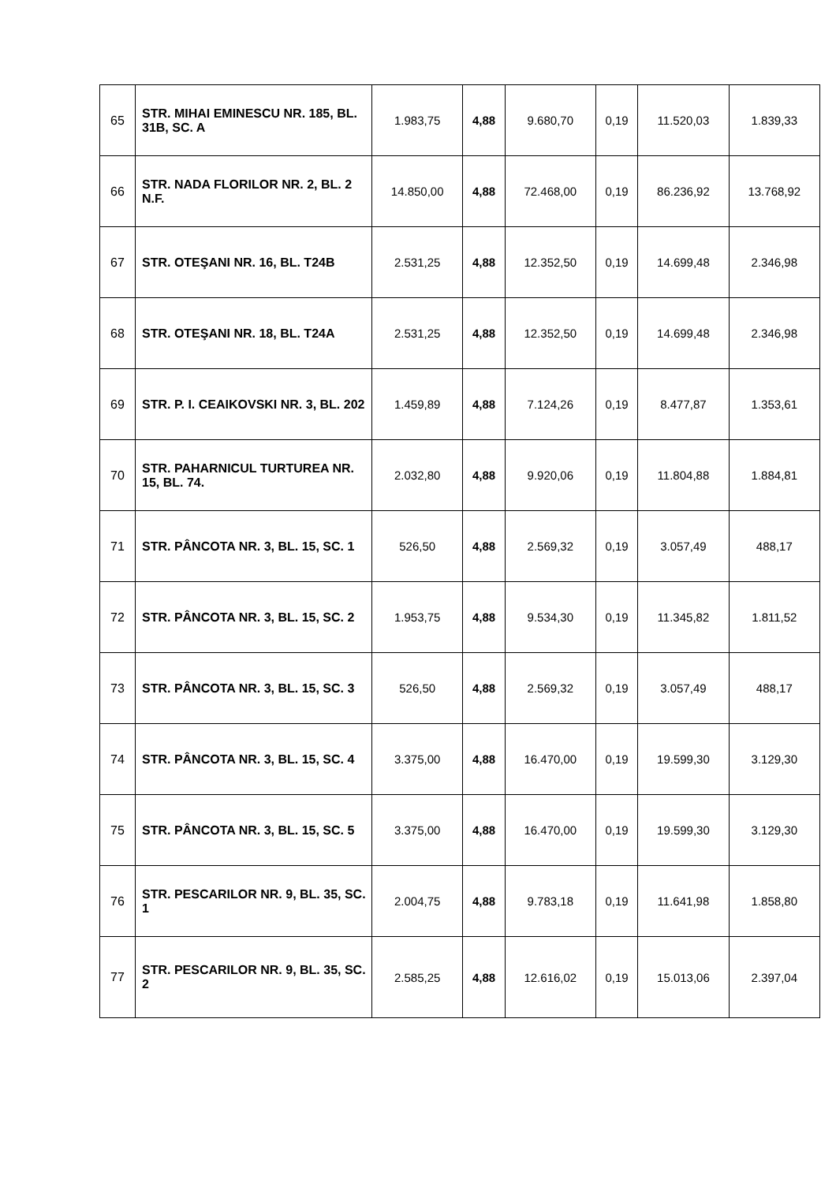| 65 | STR. MIHAI EMINESCU NR. 185, BL. 31B, SC. A | 1.983,75 | 4,88 | 9.680,70 | 0,19 | 11.520,03 | 1.839,33 |
| 66 | STR. NADA FLORILOR NR. 2, BL. 2 N.F. | 14.850,00 | 4,88 | 72.468,00 | 0,19 | 86.236,92 | 13.768,92 |
| 67 | STR. OTEŞANI NR. 16, BL. T24B | 2.531,25 | 4,88 | 12.352,50 | 0,19 | 14.699,48 | 2.346,98 |
| 68 | STR. OTEŞANI NR. 18, BL. T24A | 2.531,25 | 4,88 | 12.352,50 | 0,19 | 14.699,48 | 2.346,98 |
| 69 | STR. P. I. CEAIKOVSKI NR. 3, BL. 202 | 1.459,89 | 4,88 | 7.124,26 | 0,19 | 8.477,87 | 1.353,61 |
| 70 | STR. PAHARNICUL TURTUREA NR. 15, BL. 74. | 2.032,80 | 4,88 | 9.920,06 | 0,19 | 11.804,88 | 1.884,81 |
| 71 | STR. PÂNCOTA NR. 3, BL. 15, SC. 1 | 526,50 | 4,88 | 2.569,32 | 0,19 | 3.057,49 | 488,17 |
| 72 | STR. PÂNCOTA NR. 3, BL. 15, SC. 2 | 1.953,75 | 4,88 | 9.534,30 | 0,19 | 11.345,82 | 1.811,52 |
| 73 | STR. PÂNCOTA NR. 3, BL. 15, SC. 3 | 526,50 | 4,88 | 2.569,32 | 0,19 | 3.057,49 | 488,17 |
| 74 | STR. PÂNCOTA NR. 3, BL. 15, SC. 4 | 3.375,00 | 4,88 | 16.470,00 | 0,19 | 19.599,30 | 3.129,30 |
| 75 | STR. PÂNCOTA NR. 3, BL. 15, SC. 5 | 3.375,00 | 4,88 | 16.470,00 | 0,19 | 19.599,30 | 3.129,30 |
| 76 | STR. PESCARILOR NR. 9, BL. 35, SC. 1 | 2.004,75 | 4,88 | 9.783,18 | 0,19 | 11.641,98 | 1.858,80 |
| 77 | STR. PESCARILOR NR. 9, BL. 35, SC. 2 | 2.585,25 | 4,88 | 12.616,02 | 0,19 | 15.013,06 | 2.397,04 |